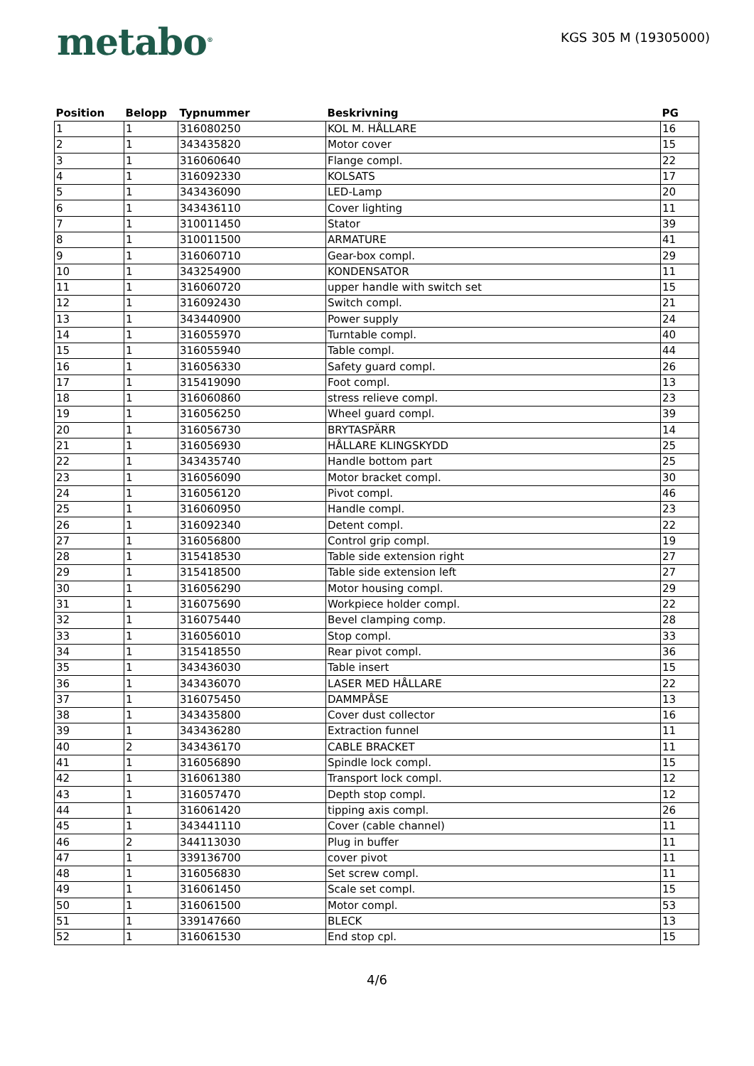metabo<sup>®</sup>
KGS 305 M (19305000)
| Position | Belopp | Typnummer | Beskrivning | PG |
| --- | --- | --- | --- | --- |
| 1 | 1 | 316080250 | KOL M. HÅLLARE | 16 |
| 2 | 1 | 343435820 | Motor cover | 15 |
| 3 | 1 | 316060640 | Flange compl. | 22 |
| 4 | 1 | 316092330 | KOLSATS | 17 |
| 5 | 1 | 343436090 | LED-Lamp | 20 |
| 6 | 1 | 343436110 | Cover lighting | 11 |
| 7 | 1 | 310011450 | Stator | 39 |
| 8 | 1 | 310011500 | ARMATURE | 41 |
| 9 | 1 | 316060710 | Gear-box compl. | 29 |
| 10 | 1 | 343254900 | KONDENSATOR | 11 |
| 11 | 1 | 316060720 | upper handle with switch set | 15 |
| 12 | 1 | 316092430 | Switch compl. | 21 |
| 13 | 1 | 343440900 | Power supply | 24 |
| 14 | 1 | 316055970 | Turntable compl. | 40 |
| 15 | 1 | 316055940 | Table compl. | 44 |
| 16 | 1 | 316056330 | Safety guard compl. | 26 |
| 17 | 1 | 315419090 | Foot compl. | 13 |
| 18 | 1 | 316060860 | stress relieve compl. | 23 |
| 19 | 1 | 316056250 | Wheel guard compl. | 39 |
| 20 | 1 | 316056730 | BRYTASPÄRR | 14 |
| 21 | 1 | 316056930 | HÅLLARE KLINGSKYDD | 25 |
| 22 | 1 | 343435740 | Handle bottom part | 25 |
| 23 | 1 | 316056090 | Motor bracket compl. | 30 |
| 24 | 1 | 316056120 | Pivot compl. | 46 |
| 25 | 1 | 316060950 | Handle compl. | 23 |
| 26 | 1 | 316092340 | Detent compl. | 22 |
| 27 | 1 | 316056800 | Control grip compl. | 19 |
| 28 | 1 | 315418530 | Table side extension right | 27 |
| 29 | 1 | 315418500 | Table side extension left | 27 |
| 30 | 1 | 316056290 | Motor housing compl. | 29 |
| 31 | 1 | 316075690 | Workpiece holder compl. | 22 |
| 32 | 1 | 316075440 | Bevel clamping comp. | 28 |
| 33 | 1 | 316056010 | Stop compl. | 33 |
| 34 | 1 | 315418550 | Rear pivot compl. | 36 |
| 35 | 1 | 343436030 | Table insert | 15 |
| 36 | 1 | 343436070 | LASER MED HÅLLARE | 22 |
| 37 | 1 | 316075450 | DAMMPÅSE | 13 |
| 38 | 1 | 343435800 | Cover dust collector | 16 |
| 39 | 1 | 343436280 | Extraction funnel | 11 |
| 40 | 2 | 343436170 | CABLE BRACKET | 11 |
| 41 | 1 | 316056890 | Spindle lock compl. | 15 |
| 42 | 1 | 316061380 | Transport lock compl. | 12 |
| 43 | 1 | 316057470 | Depth stop compl. | 12 |
| 44 | 1 | 316061420 | tipping axis compl. | 26 |
| 45 | 1 | 343441110 | Cover (cable channel) | 11 |
| 46 | 2 | 344113030 | Plug in buffer | 11 |
| 47 | 1 | 339136700 | cover pivot | 11 |
| 48 | 1 | 316056830 | Set screw compl. | 11 |
| 49 | 1 | 316061450 | Scale set compl. | 15 |
| 50 | 1 | 316061500 | Motor compl. | 53 |
| 51 | 1 | 339147660 | BLECK | 13 |
| 52 | 1 | 316061530 | End stop cpl. | 15 |
4/6